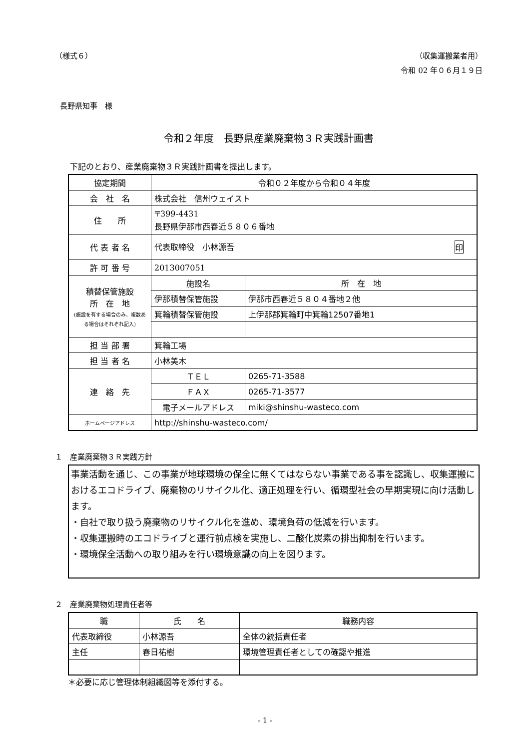（様式６） （収集運搬業者用）
令和 02 年０６月１９日
長野県知事　様
令和２年度　長野県産業廃棄物３Ｒ実践計画書
下記のとおり、産業廃棄物３Ｒ実践計画書を提出します。
| 協定期間 | 令和０２年度から令和０４年度 | |
| 会 社 名 | 株式会社 信州ウェイスト | |
| 住 所 | 〒399-4431 長野県伊那市西春近５８０６番地 | |
| 代 表 者 名 | 代表取締役 小林源吾 印 | |
| 許 可 番 号 | 2013007051 | |
| 積替保管施設 所 在 地 (施設を有する場合のみ、複数ある場合はそれぞれ記入) | 施設名 | 所 在 地 |
| | 伊那積替保管施設 | 伊那市西春近５８０４番地２他 |
| | 箕輪積替保管施設 | 上伊那郡箕輪町中箕輪12507番地1 |
| 担 当 部 署 | 箕輪工場 | |
| 担 当 者 名 | 小林美木 | |
| 連 絡 先 | ＴＥＬ | 0265-71-3588 |
| | ＦＡＸ | 0265-71-3577 |
| | 電子メールアドレス | miki@shinshu-wasteco.com |
| ホームページアドレス | http://shinshu-wasteco.com/ | |
１　産業廃棄物３Ｒ実践方針
事業活動を通じ、この事業が地球環境の保全に無くてはならない事業である事を認識し、収集運搬におけるエコドライブ、廃棄物のリサイクル化、適正処理を行い、循環型社会の早期実現に向け活動します。
・自社で取り扱う廃棄物のリサイクル化を進め、環境負荷の低減を行います。
・収集運搬時のエコドライブと運行前点検を実施し、二酸化炭素の排出抑制を行います。
・環境保全活動への取り組みを行い環境意識の向上を図ります。
２　産業廃棄物処理責任者等
| 職 | 氏 名 | 職務内容 |
| 代表取締役 | 小林源吾 | 全体の統括責任者 |
| 主任 | 春日祐樹 | 環境管理責任者としての確認や推進 |
＊必要に応じ管理体制組織図等を添付する。
- 1 -